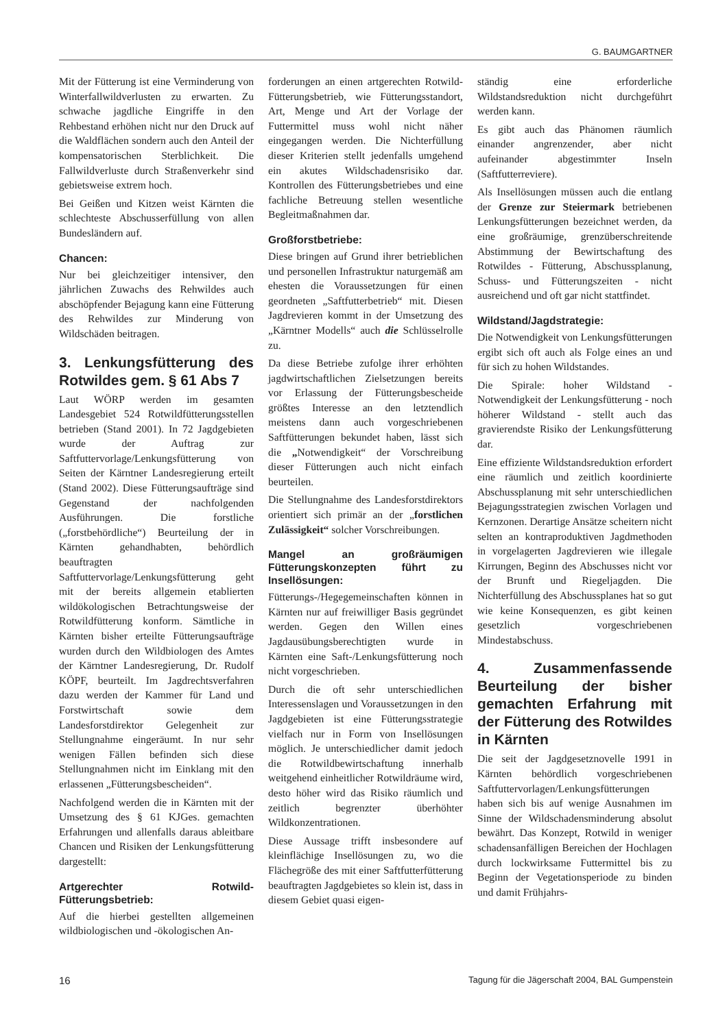G. BAUMGARTNER
Mit der Fütterung ist eine Verminderung von Winterfallwildverlusten zu erwarten. Zu schwache jagdliche Eingriffe in den Rehbestand erhöhen nicht nur den Druck auf die Waldflächen sondern auch den Anteil der kompensatorischen Sterblichkeit. Die Fallwildverluste durch Straßenverkehr sind gebietsweise extrem hoch.
Bei Geißen und Kitzen weist Kärnten die schlechteste Abschusserfüllung von allen Bundesländern auf.
Chancen:
Nur bei gleichzeitiger intensiver, den jährlichen Zuwachs des Rehwildes auch abschöpfender Bejagung kann eine Fütterung des Rehwildes zur Minderung von Wildschäden beitragen.
3. Lenkungsfütterung des Rotwildes gem. § 61 Abs 7
Laut WÖRP werden im gesamten Landesgebiet 524 Rotwildfütterungsstellen betrieben (Stand 2001). In 72 Jagdgebieten wurde der Auftrag zur Saftfuttervorlage/Lenkungsfütterung von Seiten der Kärntner Landesregierung erteilt (Stand 2002). Diese Fütterungsaufträge sind Gegenstand der nachfolgenden Ausführungen. Die forstliche („forstbehördliche“) Beurteilung der in Kärnten gehandhabten, behördlich beauftragten Saftfuttervorlage/Lenkungsfütterung geht mit der bereits allgemein etablierten wildökologischen Betrachtungsweise der Rotwildfütterung konform. Sämtliche in Kärnten bisher erteilte Fütterungsaufträge wurden durch den Wildbiologen des Amtes der Kärntner Landesregierung, Dr. Rudolf KÖPF, beurteilt. Im Jagdrechtsverfahren dazu werden der Kammer für Land und Forstwirtschaft sowie dem Landesforstdirektor Gelegenheit zur Stellungnahme eingeräumt. In nur sehr wenigen Fällen befinden sich diese Stellungnahmen nicht im Einklang mit den erlassenen „Fütterungsbescheiden“.
Nachfolgend werden die in Kärnten mit der Umsetzung des § 61 KJGes. gemachten Erfahrungen und allenfalls daraus ableitbare Chancen und Risiken der Lenkungsfütterung dargestellt:
Artgerechter Rotwild-Fütterungsbetrieb:
Auf die hierbei gestellten allgemeinen wildbiologischen und -ökologischen An-
forderungen an einen artgerechten Rotwild-Fütterungsbetrieb, wie Fütterungsstandort, Art, Menge und Art der Vorlage der Futtermittel muss wohl nicht näher eingegangen werden. Die Nichterfüllung dieser Kriterien stellt jedenfalls umgehend ein akutes Wildschadensrisiko dar. Kontrollen des Fütterungsbetriebes und eine fachliche Betreuung stellen wesentliche Begleitmaßnahmen dar.
Großforstbetriebe:
Diese bringen auf Grund ihrer betrieblichen und personellen Infrastruktur naturgemäß am ehesten die Voraussetzungen für einen geordneten „Saftfutterbetrieb“ mit. Diesen Jagdrevieren kommt in der Umsetzung des „Kärntner Modells“ auch die Schlüsselrolle zu.
Da diese Betriebe zufolge ihrer erhöhten jagdwirtschaftlichen Zielsetzungen bereits vor Erlassung der Fütterungsbescheide größtes Interesse an den letztendlich meistens dann auch vorgeschriebenen Saftfütterungen bekundet haben, lässt sich die „Notwendigkeit“ der Vorschreibung dieser Fütterungen auch nicht einfach beurteilen.
Die Stellungnahme des Landesforstdirektors orientiert sich primär an der „forstlichen Zulässigkeit“ solcher Vorschreibungen.
Mangel an großräumigen Fütterungskonzepten führt zu Insellösungen:
Fütterungs-/Hegegemeinschaften können in Kärnten nur auf freiwilliger Basis gegründet werden. Gegen den Willen eines Jagdausübungsberechtigten wurde in Kärnten eine Saft-/Lenkungsfütterung noch nicht vorgeschrieben.
Durch die oft sehr unterschiedlichen Interessenslagen und Voraussetzungen in den Jagdgebieten ist eine Fütterungsstrategie vielfach nur in Form von Insellösungen möglich. Je unterschiedlicher damit jedoch die Rotwildbewirtschaftung innerhalb weitgehend einheitlicher Rotwildräume wird, desto höher wird das Risiko räumlich und zeitlich begrenzter überhöhter Wildkonzentrationen.
Diese Aussage trifft insbesondere auf kleinflächige Insellösungen zu, wo die Flächegröße des mit einer Saftfutterfütterung beauftragten Jagdgebietes so klein ist, dass in diesem Gebiet quasi eigen-
ständig eine erforderliche Wildstandsreduktion nicht durchgeführt werden kann.
Es gibt auch das Phänomen räumlich einander angrenzender, aber nicht aufeinander abgestimmter Inseln (Saftfutterreviere).
Als Insellösungen müssen auch die entlang der Grenze zur Steiermark betriebenen Lenkungsfütterungen bezeichnet werden, da eine großräumige, grenzüberschreitende Abstimmung der Bewirtschaftung des Rotwildes - Fütterung, Abschussplanung, Schuss- und Fütterungszeiten - nicht ausreichend und oft gar nicht stattfindet.
Wildstand/Jagdstrategie:
Die Notwendigkeit von Lenkungsfütterungen ergibt sich oft auch als Folge eines an und für sich zu hohen Wildstandes.
Die Spirale: hoher Wildstand - Notwendigkeit der Lenkungsfütterung - noch höherer Wildstand - stellt auch das gravierendste Risiko der Lenkungsfütterung dar.
Eine effiziente Wildstandsreduktion erfordert eine räumlich und zeitlich koordinierte Abschussplanung mit sehr unterschiedlichen Bejagungsstrategien zwischen Vorlagen und Kernzonen. Derartige Ansätze scheitern nicht selten an kontraproduktiven Jagdmethoden in vorgelagerten Jagdrevieren wie illegale Kirrungen, Beginn des Abschusses nicht vor der Brunft und Riegeljagden. Die Nichterfüllung des Abschussplanes hat so gut wie keine Konsequenzen, es gibt keinen gesetzlich vorgeschriebenen Mindestabschuss.
4. Zusammenfassende Beurteilung der bisher gemachten Erfahrung mit der Fütterung des Rotwildes in Kärnten
Die seit der Jagdgesetznovelle 1991 in Kärnten behördlich vorgeschriebenen Saftfuttervorlagen/Lenkungsfütterungen haben sich bis auf wenige Ausnahmen im Sinne der Wildschadensminderung absolut bewährt. Das Konzept, Rotwild in weniger schadensanfälligen Bereichen der Hochlagen durch lockwirksame Futtermittel bis zu Beginn der Vegetationsperiode zu binden und damit Frühjahrs-
16 Tagung für die Jägerschaft 2004, BAL Gumpenstein